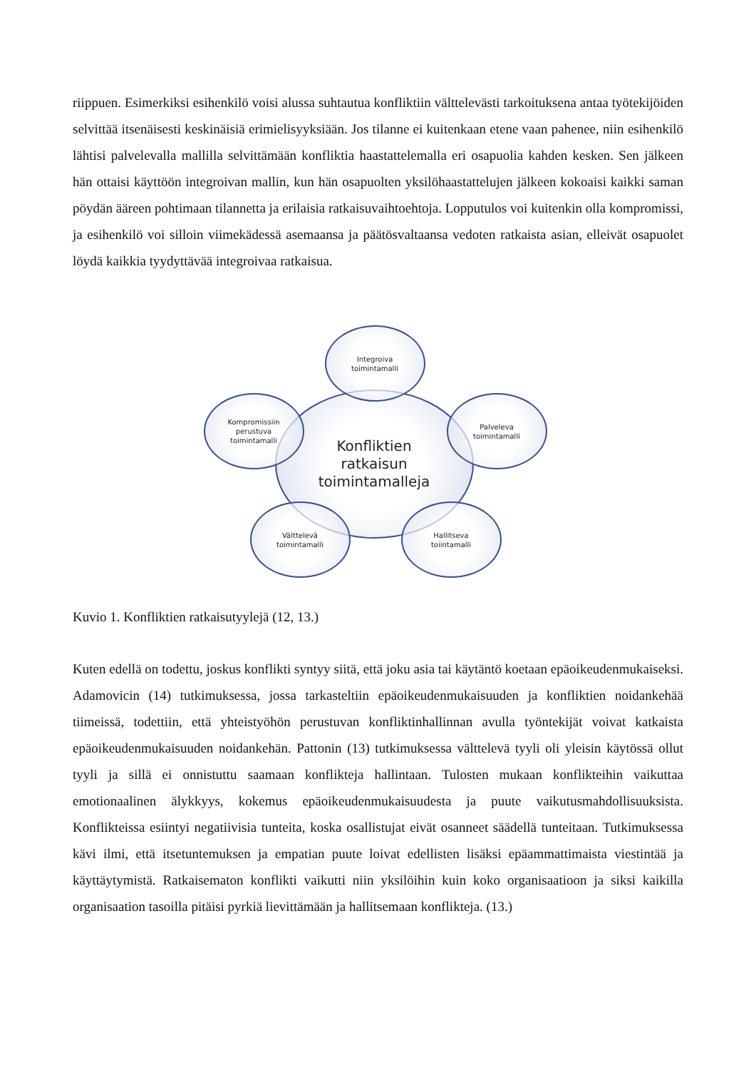riippuen. Esimerkiksi esihenkilö voisi alussa suhtautua konfliktiin välttelevästi tarkoituksena antaa työtekijöiden selvittää itsenäisesti keskinäisiä erimielisyyksiään. Jos tilanne ei kuitenkaan etene vaan pahenee, niin esihenkilö lähtisi palvelevalla mallilla selvittämään konfliktia haastattelemalla eri osapuolia kahden kesken. Sen jälkeen hän ottaisi käyttöön integroivan mallin, kun hän osapuolten yksilöhaastattelujen jälkeen kokoaisi kaikki saman pöydän ääreen pohtimaan tilannetta ja erilaisia ratkaisuvaihtoehtoja. Lopputulos voi kuitenkin olla kompromissi, ja esihenkilö voi silloin viimekädessä asemaansa ja päätösvaltaansa vedoten ratkaista asian, elleivät osapuolet löydä kaikkia tyydyttävää integroivaa ratkaisua.
Konfliktien
ratkaisun
toimintamalleja
Integroiva
toimintamalli
Palveleva
toimintamalli
Kompromissiin
perustuva
toimintamalli
Välttelevä
toimintamalli
Hallitseva
toiintamalli
Kuvio 1. Konfliktien ratkaisutyylejä (12, 13.)
Kuten edellä on todettu, joskus konflikti syntyy siitä, että joku asia tai käytäntö koetaan epäoikeudenmukaiseksi. Adamovicin (14) tutkimuksessa, jossa tarkasteltiin epäoikeudenmukaisuuden ja konfliktien noidankehää tiimeissä, todettiin, että yhteistyöhön perustuvan konfliktinhallinnan avulla työntekijät voivat katkaista epäoikeudenmukaisuuden noidankehän. Pattonin (13) tutkimuksessa välttelevä tyyli oli yleisin käytössä ollut tyyli ja sillä ei onnistuttu saamaan konflikteja hallintaan. Tulosten mukaan konflikteihin vaikuttaa emotionaalinen älykkyys, kokemus epäoikeudenmukaisuudesta ja puute vaikutusmahdollisuuksista. Konflikteissa esiintyi negatiivisia tunteita, koska osallistujat eivät osanneet säädellä tunteitaan. Tutkimuksessa kävi ilmi, että itsetuntemuksen ja empatian puute loivat edellisten lisäksi epäammattimaista viestintää ja käyttäytymistä. Ratkaisematon konflikti vaikutti niin yksilöihin kuin koko organisaatioon ja siksi kaikilla organisaation tasoilla pitäisi pyrkiä lievittämään ja hallitsemaan konflikteja. (13.)